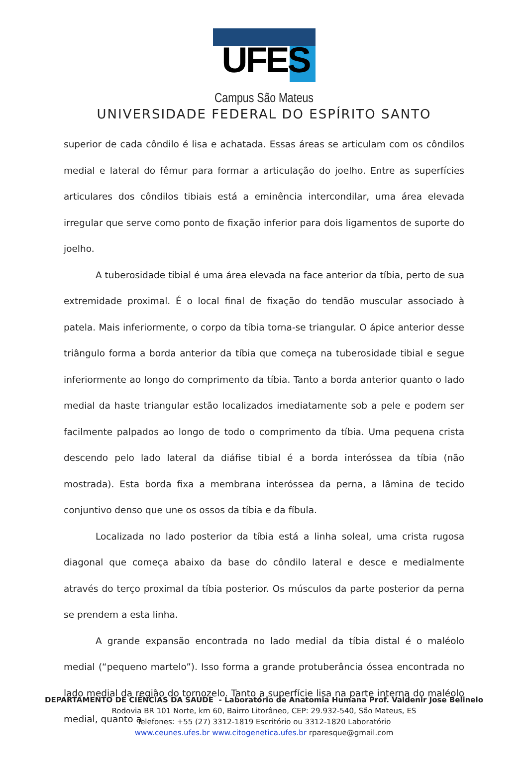UFES
Campus São Mateus
UNIVERSIDADE FEDERAL DO ESPÍRITO SANTO
superior de cada côndilo é lisa e achatada. Essas áreas se articulam com os côndilos medial e lateral do fêmur para formar a articulação do joelho. Entre as superfícies articulares dos côndilos tibiais está a eminência intercondilar, uma área elevada irregular que serve como ponto de fixação inferior para dois ligamentos de suporte do joelho.
A tuberosidade tibial é uma área elevada na face anterior da tíbia, perto de sua extremidade proximal. É o local final de fixação do tendão muscular associado à patela. Mais inferiormente, o corpo da tíbia torna-se triangular. O ápice anterior desse triângulo forma a borda anterior da tíbia que começa na tuberosidade tibial e segue inferiormente ao longo do comprimento da tíbia. Tanto a borda anterior quanto o lado medial da haste triangular estão localizados imediatamente sob a pele e podem ser facilmente palpados ao longo de todo o comprimento da tíbia. Uma pequena crista descendo pelo lado lateral da diáfise tibial é a borda interóssea da tíbia (não mostrada). Esta borda fixa a membrana interóssea da perna, a lâmina de tecido conjuntivo denso que une os ossos da tíbia e da fíbula.
Localizada no lado posterior da tíbia está a linha soleal, uma crista rugosa diagonal que começa abaixo da base do côndilo lateral e desce e medialmente através do terço proximal da tíbia posterior. Os músculos da parte posterior da perna se prendem a esta linha.
A grande expansão encontrada no lado medial da tíbia distal é o maléolo medial (“pequeno martelo”). Isso forma a grande protuberância óssea encontrada no lado medial da região do tornozelo. Tanto a superfície lisa na parte interna do maléolo medial, quanto a
DEPARTAMENTO DE CIÊNCIAS DA SAÚDE - Laboratório de Anatomia Humana Prof. Valdenir Jose Belinelo
Rodovia BR 101 Norte, km 60, Bairro Litorâneo, CEP: 29.932-540, São Mateus, ES
Telefones: +55 (27) 3312-1819 Escritório ou 3312-1820 Laboratório
www.ceunes.ufes.br www.citogenetica.ufes.br rparesque@gmail.com